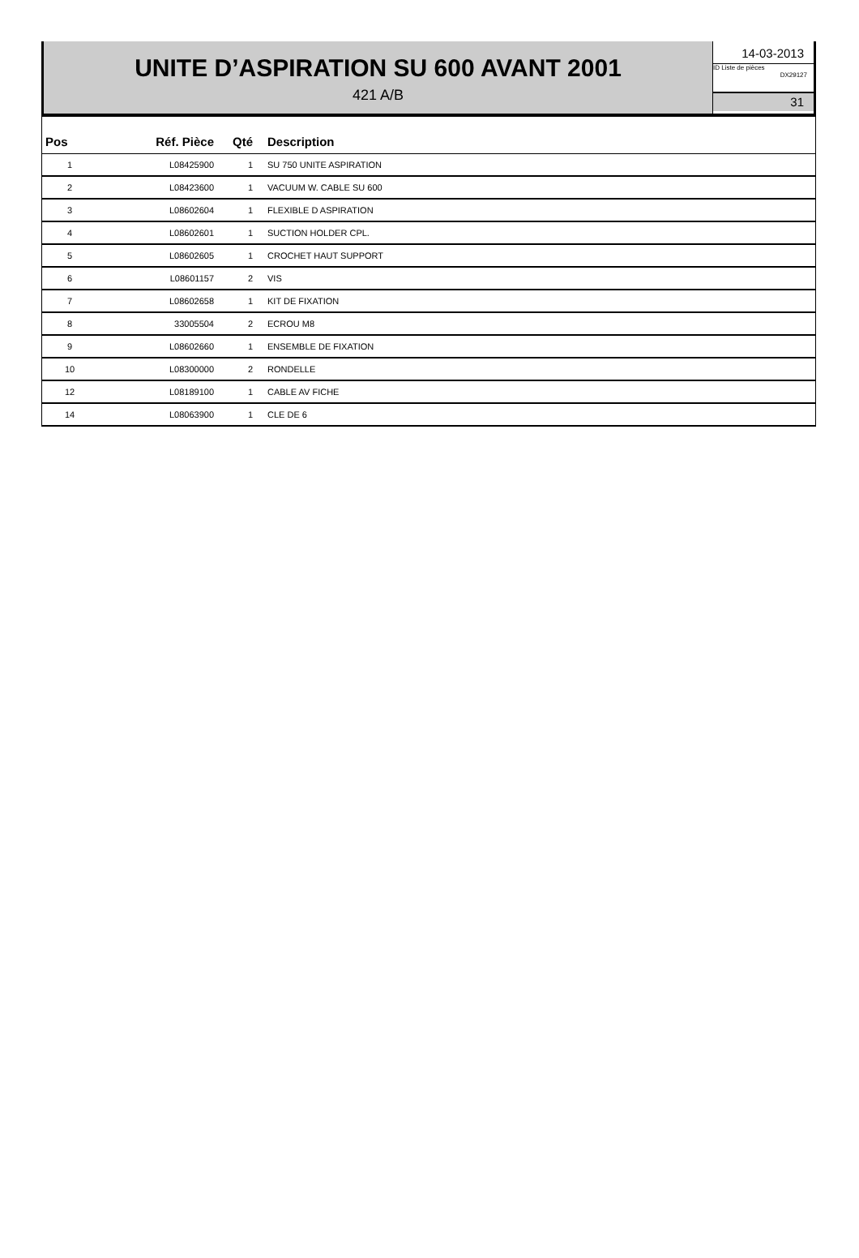UNITE D’ASPIRATION SU 600 AVANT 2001
421 A/B
14-03-2013
ID Liste de pièces
DX29127
31
| Pos | Réf. Pièce | Qté | Description |
| --- | --- | --- | --- |
| 1 | L08425900 | 1 | SU 750 UNITE ASPIRATION |
| 2 | L08423600 | 1 | VACUUM W. CABLE SU 600 |
| 3 | L08602604 | 1 | FLEXIBLE D ASPIRATION |
| 4 | L08602601 | 1 | SUCTION HOLDER CPL. |
| 5 | L08602605 | 1 | CROCHET HAUT SUPPORT |
| 6 | L08601157 | 2 | VIS |
| 7 | L08602658 | 1 | KIT DE FIXATION |
| 8 | 33005504 | 2 | ECROU M8 |
| 9 | L08602660 | 1 | ENSEMBLE DE FIXATION |
| 10 | L08300000 | 2 | RONDELLE |
| 12 | L08189100 | 1 | CABLE AV FICHE |
| 14 | L08063900 | 1 | CLE DE 6 |